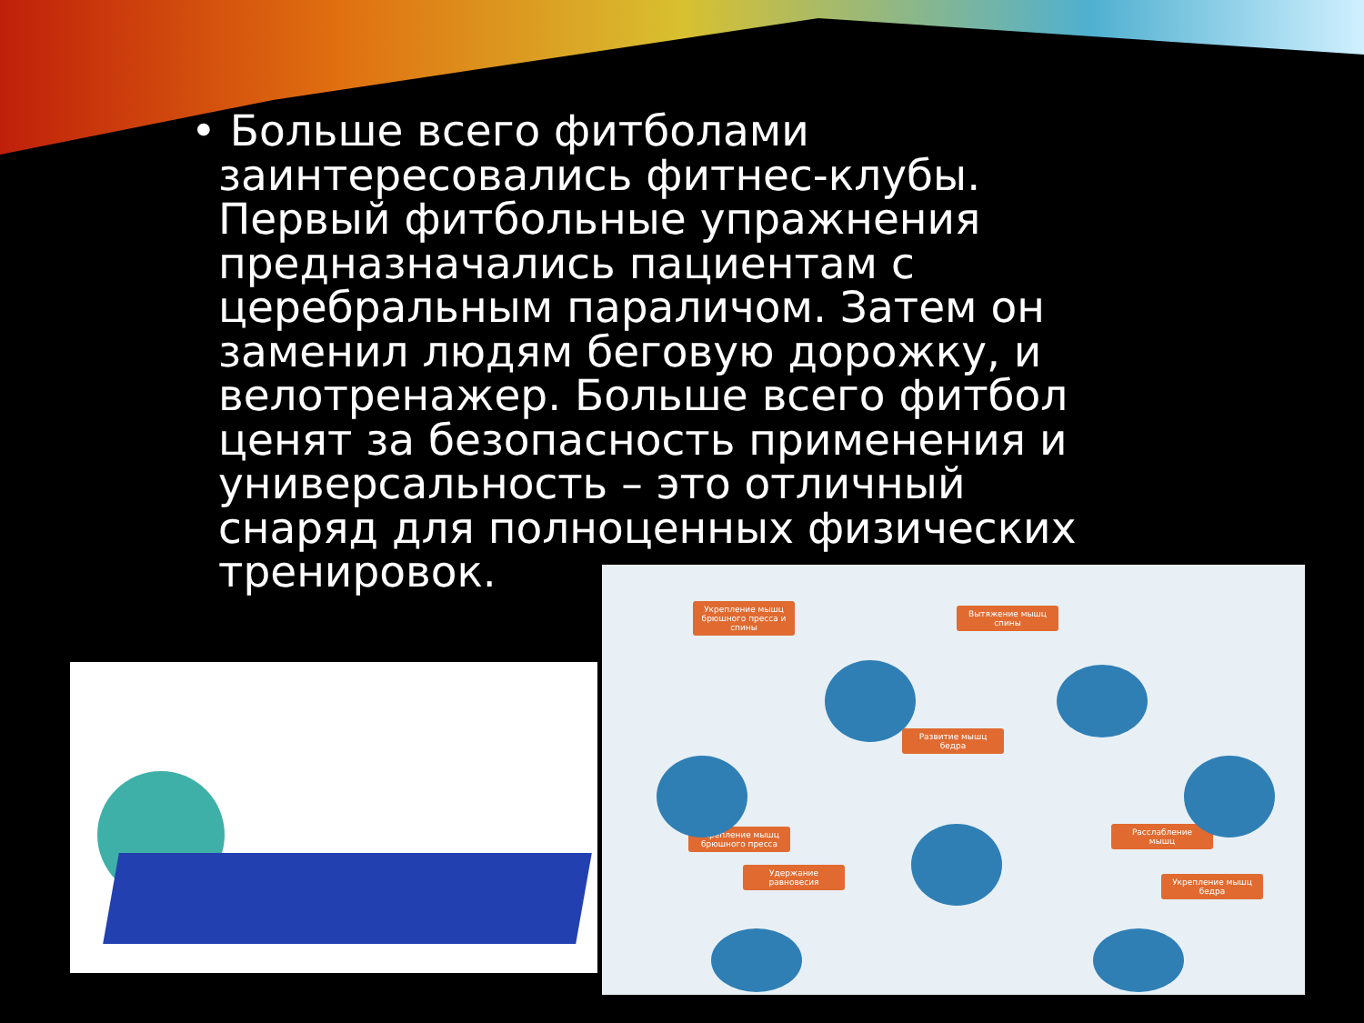• Больше всего фитболами заинтересовались фитнес-клубы. Первый фитбольные упражнения предназначались пациентам с церебральным параличом. Затем он заменил людям беговую дорожку, и велотренажер. Больше всего фитбол ценят за безопасность применения и универсальность – это отличный снаряд для полноценных физических тренировок.
Укрепление мышц брюшного пресса и спины
Вытяжение мышц спины
Развитие мышц бедра
Укрепление мышц брюшного пресса
Расслабление мышц
Удержание равновесия
Укрепление мышц бедра